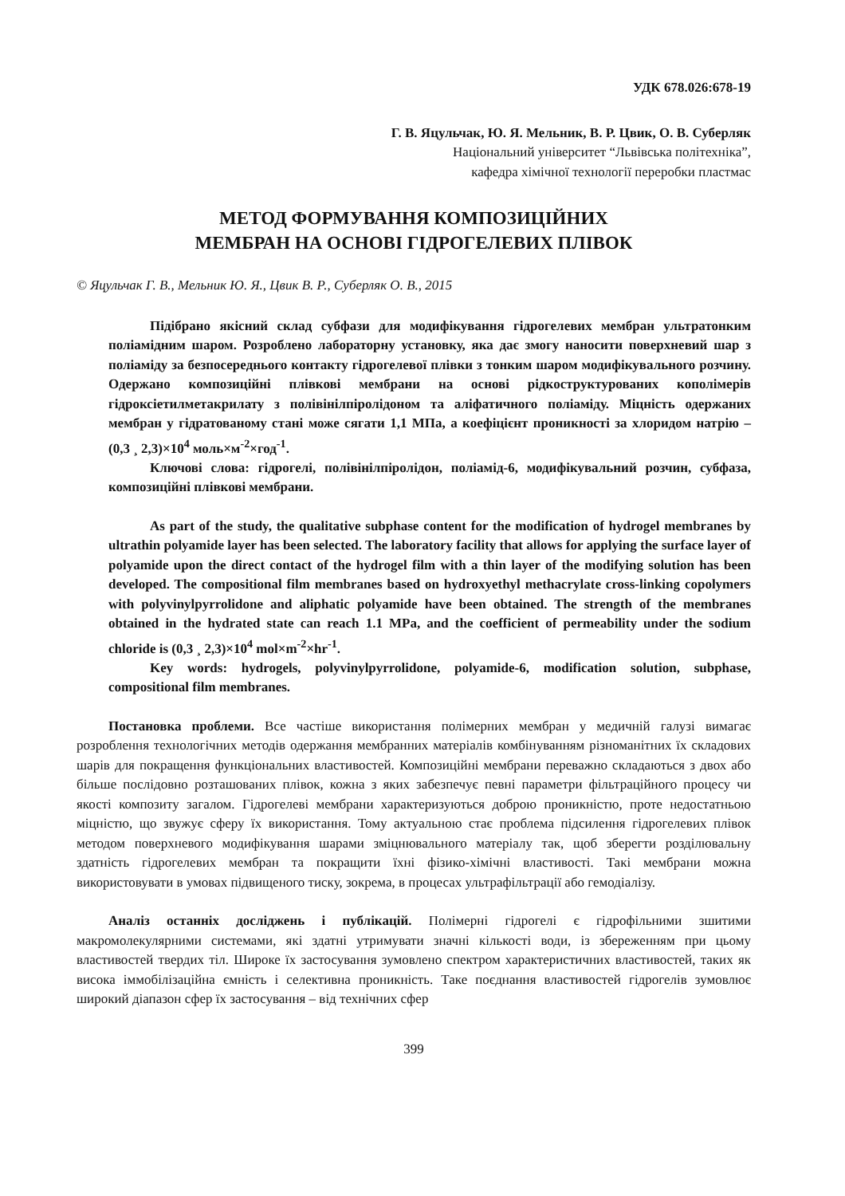УДК 678.026:678-19
Г. В. Яцульчак, Ю. Я. Мельник, В. Р. Цвик, О. В. Суберляк
Національний університет “Львівська політехніка”,
кафедра хімічної технології переробки пластмас
МЕТОД ФОРМУВАННЯ КОМПОЗИЦІЙНИХ
МЕМБРАН НА ОСНОВІ ГІДРОГЕЛЕВИХ ПЛІВОК
© Яцульчак Г. В., Мельник Ю. Я., Цвик В. Р., Суберляк О. В., 2015
Підібрано якісний склад субфази для модифікування гідрогелевих мембран ультратонким поліамідним шаром. Розроблено лабораторну установку, яка дає змогу наносити поверхневий шар з поліаміду за безпосереднього контакту гідрогелевої плівки з тонким шаром модифікувального розчину. Одержано композиційні плівкові мембрани на основі рідкоструктурованих кополімерів гідроксіетилметакрилату з полівінілпіролідоном та аліфатичного поліаміду. Міцність одержаних мембран у гідратованому стані може сягати 1,1 МПа, а коефіцієнт проникності за хлоридом натрію – (0,3 ¸ 2,3)×10<sup>4</sup> моль×м<sup>-2</sup>×год<sup>-1</sup>.
Ключові слова: гідрогелі, полівінілпіролідон, поліамід-6, модифікувальний розчин, субфаза, композиційні плівкові мембрани.
As part of the study, the qualitative subphase content for the modification of hydrogel membranes by ultrathin polyamide layer has been selected. The laboratory facility that allows for applying the surface layer of polyamide upon the direct contact of the hydrogel film with a thin layer of the modifying solution has been developed. The compositional film membranes based on hydroxyethyl methacrylate cross-linking copolymers with polyvinylpyrrolidone and aliphatic polyamide have been obtained. The strength of the membranes obtained in the hydrated state can reach 1.1 MPa, and the coefficient of permeability under the sodium chloride is (0,3 ¸ 2,3)×10<sup>4</sup> mol×m<sup>-2</sup>×hr<sup>-1</sup>.
Key words: hydrogels, polyvinylpyrrolidone, polyamide-6, modification solution, subphase, compositional film membranes.
Постановка проблеми. Все частіше використання полімерних мембран у медичній галузі вимагає розроблення технологічних методів одержання мембранних матеріалів комбінуванням різноманітних їх складових шарів для покращення функціональних властивостей. Композиційні мембрани переважно складаються з двох або більше послідовно розташованих плівок, кожна з яких забезпечує певні параметри фільтраційного процесу чи якості композиту загалом. Гідрогелеві мембрани характеризуються доброю проникністю, проте недостатньою міцністю, що звужує сферу їх використання. Тому актуальною стає проблема підсилення гідрогелевих плівок методом поверхневого модифікування шарами зміцнювального матеріалу так, щоб зберегти розділювальну здатність гідрогелевих мембран та покращити їхні фізико-хімічні властивості. Такі мембрани можна використовувати в умовах підвищеного тиску, зокрема, в процесах ультрафільтрації або гемодіалізу.
Аналіз останніх досліджень і публікацій. Полімерні гідрогелі є гідрофільними зшитими макромолекулярними системами, які здатні утримувати значні кількості води, із збереженням при цьому властивостей твердих тіл. Широке їх застосування зумовлено спектром характеристичних властивостей, таких як висока іммобілізаційна ємність і селективна проникність. Таке поєднання властивостей гідрогелів зумовлює широкий діапазон сфер їх застосування – від технічних сфер
399